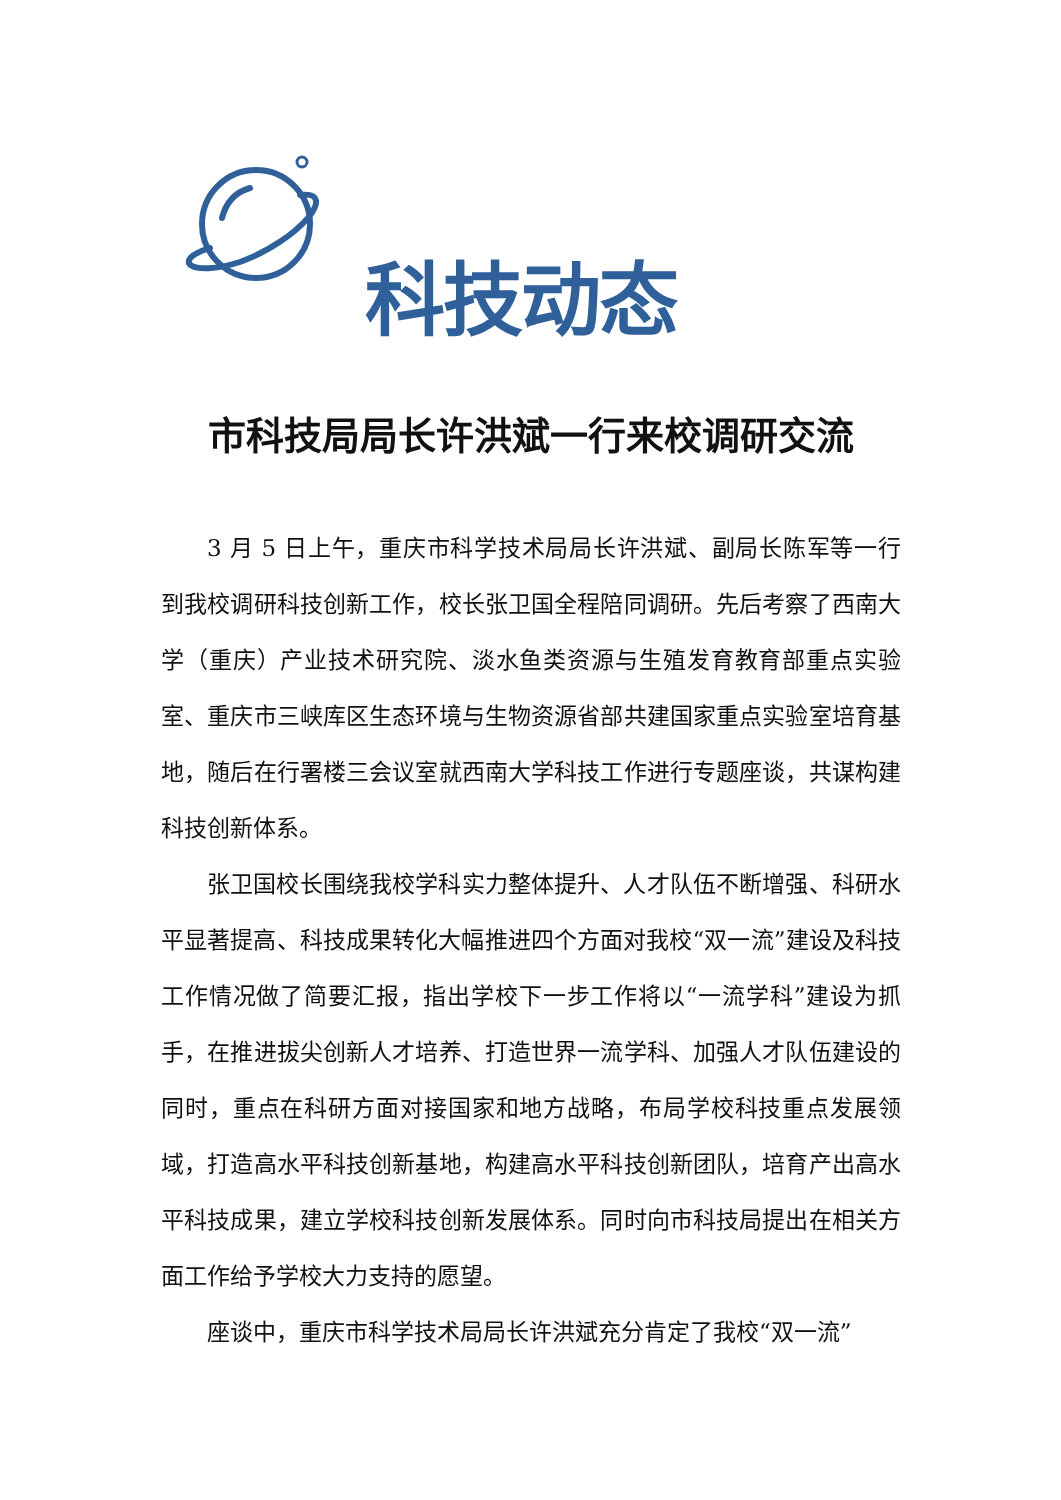科技动态
市科技局局长许洪斌一行来校调研交流
3 月 5 日上午，重庆市科学技术局局长许洪斌、副局长陈军等一行到我校调研科技创新工作，校长张卫国全程陪同调研。先后考察了西南大学（重庆）产业技术研究院、淡水鱼类资源与生殖发育教育部重点实验室、重庆市三峡库区生态环境与生物资源省部共建国家重点实验室培育基地，随后在行署楼三会议室就西南大学科技工作进行专题座谈，共谋构建科技创新体系。
张卫国校长围绕我校学科实力整体提升、人才队伍不断增强、科研水平显著提高、科技成果转化大幅推进四个方面对我校“双一流”建设及科技工作情况做了简要汇报，指出学校下一步工作将以“一流学科”建设为抓手，在推进拔尖创新人才培养、打造世界一流学科、加强人才队伍建设的同时，重点在科研方面对接国家和地方战略，布局学校科技重点发展领域，打造高水平科技创新基地，构建高水平科技创新团队，培育产出高水平科技成果，建立学校科技创新发展体系。同时向市科技局提出在相关方面工作给予学校大力支持的愿望。
座谈中，重庆市科学技术局局长许洪斌充分肯定了我校“双一流”